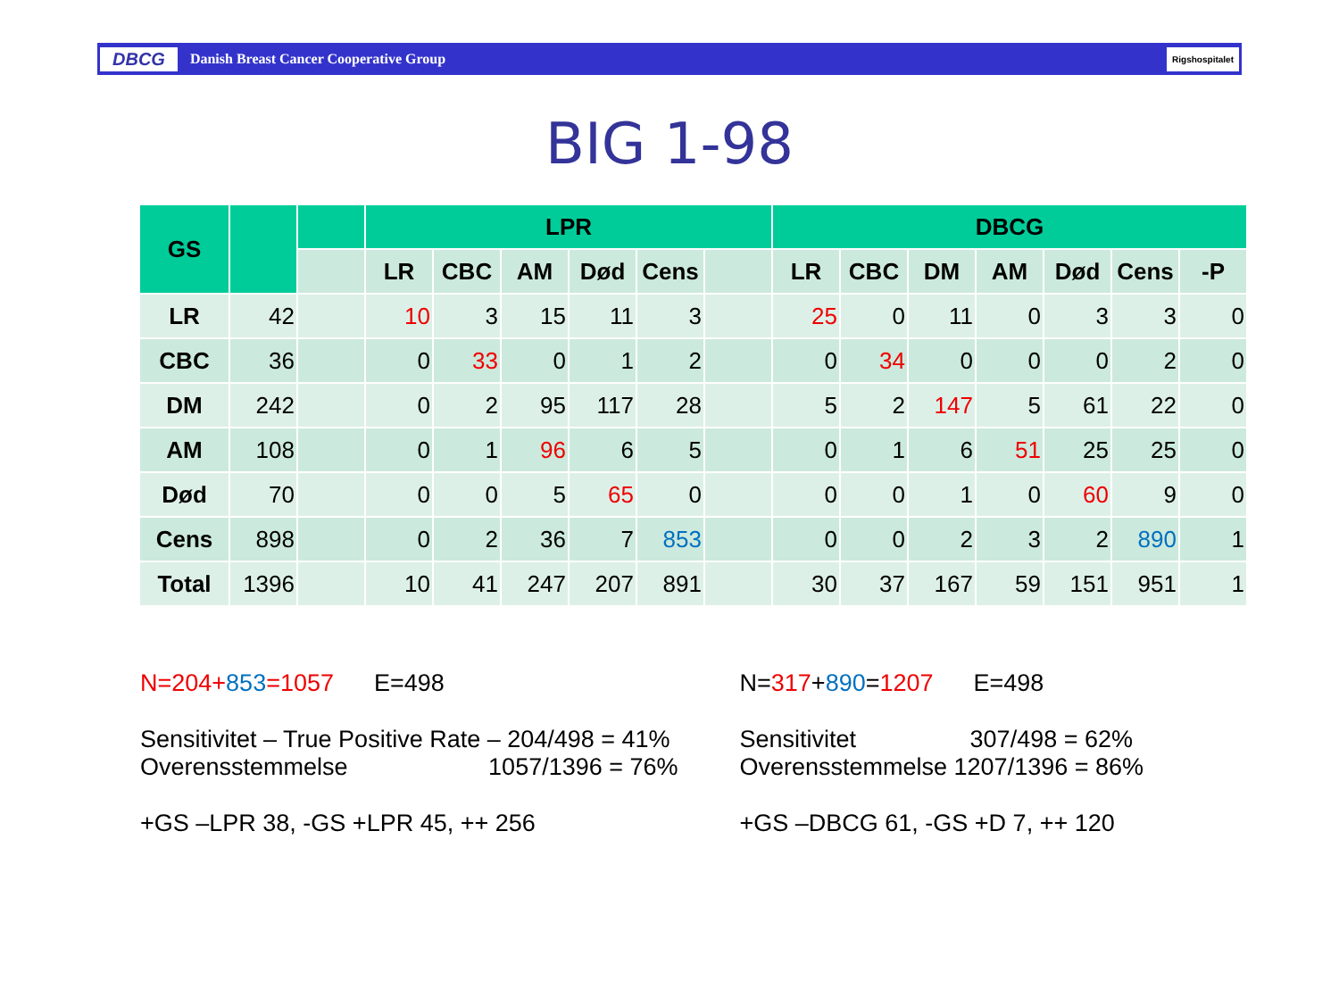DBCG Danish Breast Cancer Cooperative Group Rigshospitalet
BIG 1-98
| GS | | | LPR | | | | | | DBCG | | | | | | |
| --- | --- | --- | --- | --- | --- | --- | --- | --- | --- | --- | --- | --- | --- | --- | --- |
| | | | LR | CBC | AM | Død | Cens | | LR | CBC | DM | AM | Død | Cens | -P |
| LR | 42 | | 10 | 3 | 15 | 11 | 3 | | 25 | 0 | 11 | 0 | 3 | 3 | 0 |
| CBC | 36 | | 0 | 33 | 0 | 1 | 2 | | 0 | 34 | 0 | 0 | 0 | 2 | 0 |
| DM | 242 | | 0 | 2 | 95 | 117 | 28 | | 5 | 2 | 147 | 5 | 61 | 22 | 0 |
| AM | 108 | | 0 | 1 | 96 | 6 | 5 | | 0 | 1 | 6 | 51 | 25 | 25 | 0 |
| Død | 70 | | 0 | 0 | 5 | 65 | 0 | | 0 | 0 | 1 | 0 | 60 | 9 | 0 |
| Cens | 898 | | 0 | 2 | 36 | 7 | 853 | | 0 | 0 | 2 | 3 | 2 | 890 | 1 |
| Total | 1396 | | 10 | 41 | 247 | 207 | 891 | | 30 | 37 | 167 | 59 | 151 | 951 | 1 |
N=204+853=1057 E=498
Sensitivitet – True Positive Rate – 204/498 = 41%
Overensstemmelse 1057/1396 = 76%
+GS –LPR 38, -GS +LPR 45, ++ 256
N=317+890=1207 E=498
Sensitivitet 307/498 = 62%
Overensstemmelse 1207/1396 = 86%
+GS –DBCG 61, -GS +D 7, ++ 120